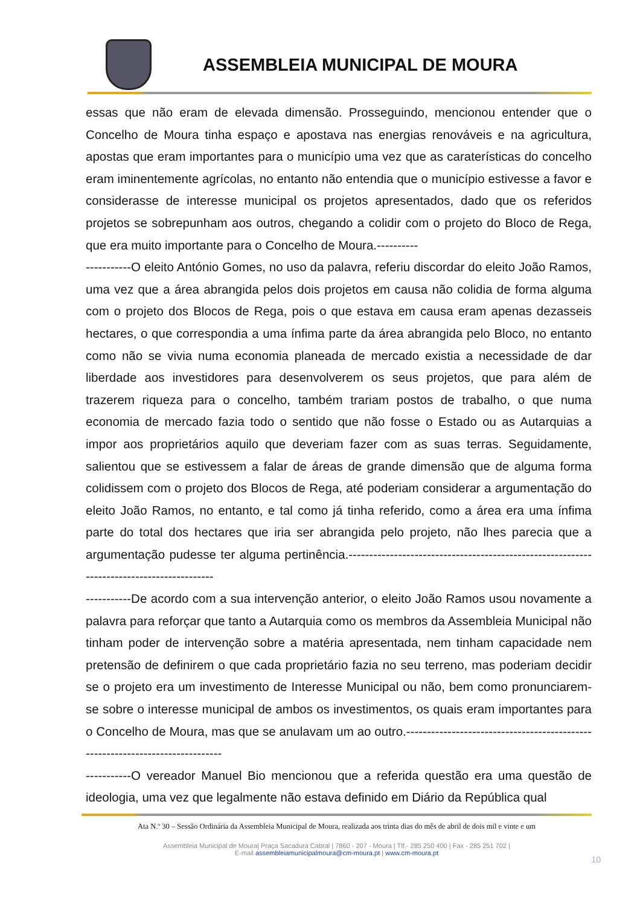ASSEMBLEIA MUNICIPAL DE MOURA
essas que não eram de elevada dimensão. Prosseguindo, mencionou entender que o Concelho de Moura tinha espaço e apostava nas energias renováveis e na agricultura, apostas que eram importantes para o município uma vez que as caraterísticas do concelho eram iminentemente agrícolas, no entanto não entendia que o município estivesse a favor e considerasse de interesse municipal os projetos apresentados, dado que os referidos projetos se sobrepunham aos outros, chegando a colidir com o projeto do Bloco de Rega, que era muito importante para o Concelho de Moura.----------
-----------O eleito António Gomes, no uso da palavra, referiu discordar do eleito João Ramos, uma vez que a área abrangida pelos dois projetos em causa não colidia de forma alguma com o projeto dos Blocos de Rega, pois o que estava em causa eram apenas dezasseis hectares, o que correspondia a uma ínfima parte da área abrangida pelo Bloco, no entanto como não se vivia numa economia planeada de mercado existia a necessidade de dar liberdade aos investidores para desenvolverem os seus projetos, que para além de trazerem riqueza para o concelho, também trariam postos de trabalho, o que numa economia de mercado fazia todo o sentido que não fosse o Estado ou as Autarquias a impor aos proprietários aquilo que deveriam fazer com as suas terras. Seguidamente, salientou que se estivessem a falar de áreas de grande dimensão que de alguma forma colidissem com o projeto dos Blocos de Rega, até poderiam considerar a argumentação do eleito João Ramos, no entanto, e tal como já tinha referido, como a área era uma ínfima parte do total dos hectares que iria ser abrangida pelo projeto, não lhes parecia que a argumentação pudesse ter alguma pertinência.------------------------------------------------------------------------------------------
-----------De acordo com a sua intervenção anterior, o eleito João Ramos usou novamente a palavra para reforçar que tanto a Autarquia como os membros da Assembleia Municipal não tinham poder de intervenção sobre a matéria apresentada, nem tinham capacidade nem pretensão de definirem o que cada proprietário fazia no seu terreno, mas poderiam decidir se o projeto era um investimento de Interesse Municipal ou não, bem como pronunciarem-se sobre o interesse municipal de ambos os investimentos, os quais eram importantes para o Concelho de Moura, mas que se anulavam um ao outro.------------------------------------------------------------------------------
-----------O vereador Manuel Bio mencionou que a referida questão era uma questão de ideologia, uma vez que legalmente não estava definido em Diário da República qual
Ata N.º 30 – Sessão Ordinária da Assembleia Municipal de Moura, realizada aos trinta dias do mês de abril de dois mil e vinte e um
Assembleia Municipal de Moura| Praça Sacadura Cabral | 7860 - 207 - Moura | Tlf.- 285 250 400 | Fax - 285 251 702 |
E-mail assembleiamunicipalmoura@cm-moura.pt | www.cm-moura.pt
10